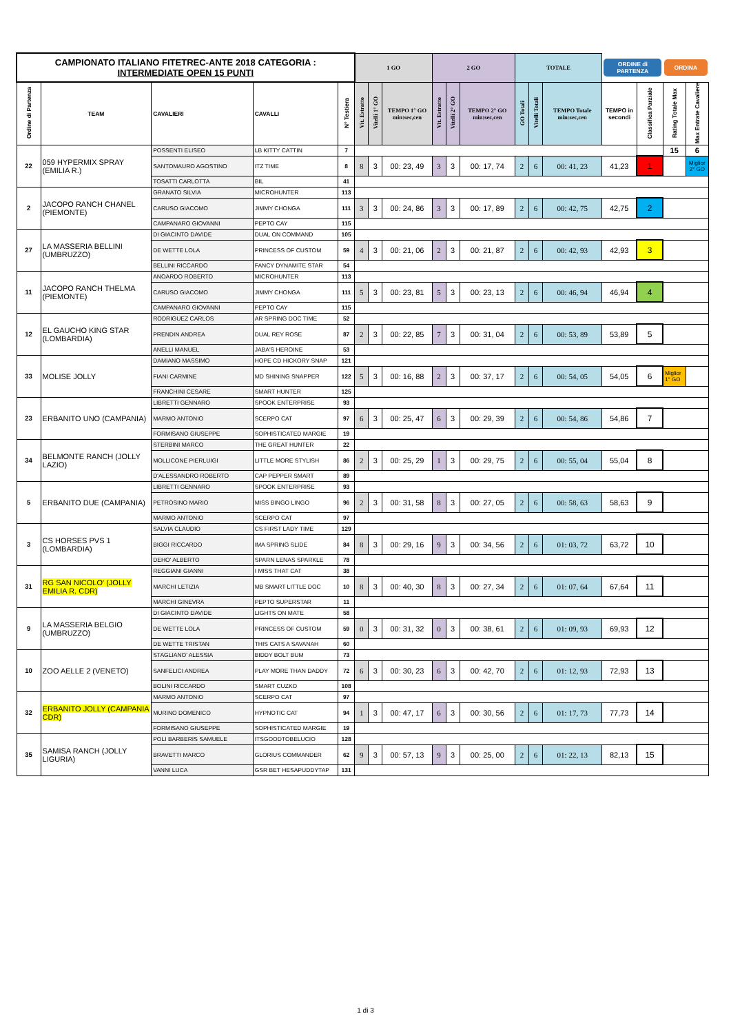| CAMPIONATO ITALIANO FITETREC-ANTE 2018 CATEGORIA : INTERMEDIATE OPEN 15 PUNTI | | | | | 1 GO | | | 2 GO | | | TOTALE | | | ORDINE di PARTENZA | | ORDINA | |
| Ordine di Partenza | TEAM | CAVALIERI | CAVALLI | N° Testiera | Vit. Estratto | Vitelli 1° GO | TEMPO 1° GO min:sec,cen | Vit. Estratto | Vitelli 2° GO | TEMPO 2° GO min:sec,cen | GO Totali | Vitelli Totali | TEMPO Totale min:sec,cen | TEMPO in secondi | Classifica Parziale | Rating Totale Max | Max Entrate Cavaliere |
| 22 | 059 HYPERMIX SPRAY (EMILIA R.) | POSSENTI ELISEO | LB KITTY CATTIN | 7 | | | | | | | | | | | | 15 | 6 |
| | | SANTOMAURO AGOSTINO | ITZ TIME | 8 | 8 | 3 | 00: 23, 49 | 3 | 3 | 00: 17, 74 | 2 | 6 | 00: 41, 23 | 41,23 | 1 | | Miglior 2° GO |
| | | TOSATTI CARLOTTA | BIL | 41 | | | | | | | | | | | | | |
| 2 | JACOPO RANCH CHANEL (PIEMONTE) | GRANATO SILVIA | MICROHUNTER | 113 | | | | | | | | | | | | | |
| | | CARUSO GIACOMO | JIMMY CHONGA | 111 | 3 | 3 | 00: 24, 86 | 3 | 3 | 00: 17, 89 | 2 | 6 | 00: 42, 75 | 42,75 | 2 | | |
| | | CAMPANARO GIOVANNI | PEPTO CAY | 115 | | | | | | | | | | | | | |
| 27 | LA MASSERIA BELLINI (UMBRUZZO) | DI GIACINTO DAVIDE | DUAL ON COMMAND | 105 | | | | | | | | | | | | | |
| | | DE WETTE LOLA | PRINCESS OF CUSTOM | 59 | 4 | 3 | 00: 21, 06 | 2 | 3 | 00: 21, 87 | 2 | 6 | 00: 42, 93 | 42,93 | 3 | | |
| | | BELLINI RICCARDO | FANCY DYNAMITE STAR | 54 | | | | | | | | | | | | | |
| 11 | JACOPO RANCH THELMA (PIEMONTE) | ANOARDO ROBERTO | MICROHUNTER | 113 | | | | | | | | | | | | | |
| | | CARUSO GIACOMO | JIMMY CHONGA | 111 | 5 | 3 | 00: 23, 81 | 5 | 3 | 00: 23, 13 | 2 | 6 | 00: 46, 94 | 46,94 | 4 | | |
| | | CAMPANARO GIOVANNI | PEPTO CAY | 115 | | | | | | | | | | | | | |
| 12 | EL GAUCHO KING STAR (LOMBARDIA) | RODRIGUEZ CARLOS | AR SPRING DOC TIME | 52 | | | | | | | | | | | | | |
| | | PRENDIN ANDREA | DUAL REY ROSE | 87 | 2 | 3 | 00: 22, 85 | 7 | 3 | 00: 31, 04 | 2 | 6 | 00: 53, 89 | 53,89 | 5 | | |
| | | ANELLI MANUEL | JABA'S HEROINE | 53 | | | | | | | | | | | | | |
| 33 | MOLISE JOLLY | DAMIANO MASSIMO | HOPE CD HICKORY SNAP | 121 | | | | | | | | | | | | | |
| | | FIANI CARMINE | MD SHINING SNAPPER | 122 | 5 | 3 | 00: 16, 88 | 2 | 3 | 00: 37, 17 | 2 | 6 | 00: 54, 05 | 54,05 | 6 | Miglior 1° GO | |
| | | FRANCHINI CESARE | SMART HUNTER | 125 | | | | | | | | | | | | | |
| 23 | ERBANITO UNO (CAMPANIA) | LIBRETTI GENNARO | SPOOK ENTERPRISE | 93 | | | | | | | | | | | | | |
| | | MARMO ANTONIO | SCERPO CAT | 97 | 6 | 3 | 00: 25, 47 | 6 | 3 | 00: 29, 39 | 2 | 6 | 00: 54, 86 | 54,86 | 7 | | |
| | | FORMISANO GIUSEPPE | SOPHISTICATED MARGIE | 19 | | | | | | | | | | | | | |
| 34 | BELMONTE RANCH (JOLLY LAZIO) | STERBINI MARCO | THE GREAT HUNTER | 22 | | | | | | | | | | | | | |
| | | MOLLICONE PIERLUIGI | LITTLE MORE STYLISH | 86 | 2 | 3 | 00: 25, 29 | 1 | 3 | 00: 29, 75 | 2 | 6 | 00: 55, 04 | 55,04 | 8 | | |
| | | D'ALESSANDRO ROBERTO | CAP PEPPER SMART | 89 | | | | | | | | | | | | | |
| 5 | ERBANITO DUE (CAMPANIA) | LIBRETTI GENNARO | SPOOK ENTERPRISE | 93 | | | | | | | | | | | | | |
| | | PETROSINO MARIO | MISS BINGO LINGO | 96 | 2 | 3 | 00: 31, 58 | 8 | 3 | 00: 27, 05 | 2 | 6 | 00: 58, 63 | 58,63 | 9 | | |
| | | MARMO ANTONIO | SCERPO CAT | 97 | | | | | | | | | | | | | |
| 3 | CS HORSES PVS 1 (LOMBARDIA) | SALVIA CLAUDIO | CS FIRST LADY TIME | 129 | | | | | | | | | | | | | |
| | | BIGGI RICCARDO | IMA SPRING SLIDE | 84 | 8 | 3 | 00: 29, 16 | 9 | 3 | 00: 34, 56 | 2 | 6 | 01: 03, 72 | 63,72 | 10 | | |
| | | DEHO' ALBERTO | SPARN LENAS SPARKLE | 78 | | | | | | | | | | | | | |
| 31 | RG SAN NICOLO' (JOLLY EMILIA R. CDR) | REGGIANI GIANNI | I MISS THAT CAT | 38 | | | | | | | | | | | | | |
| | | MARCHI LETIZIA | MB SMART LITTLE DOC | 10 | 8 | 3 | 00: 40, 30 | 8 | 3 | 00: 27, 34 | 2 | 6 | 01: 07, 64 | 67,64 | 11 | | |
| | | MARCHI GINEVRA | PEPTO SUPERSTAR | 11 | | | | | | | | | | | | | |
| 9 | LA MASSERIA BELGIO (UMBRUZZO) | DI GIACINTO DAVIDE | LIGHTS ON MATE | 58 | | | | | | | | | | | | | |
| | | DE WETTE LOLA | PRINCESS OF CUSTOM | 59 | 0 | 3 | 00: 31, 32 | 0 | 3 | 00: 38, 61 | 2 | 6 | 01: 09, 93 | 69,93 | 12 | | |
| | | DE WETTE TRISTAN | THIS CATS A SAVANAH | 60 | | | | | | | | | | | | | |
| 10 | ZOO AELLE 2 (VENETO) | STAGLIANO' ALESSIA | BIDDY BOLT BUM | 73 | | | | | | | | | | | | | |
| | | SANFELICI ANDREA | PLAY MORE THAN DADDY | 72 | 6 | 3 | 00: 30, 23 | 6 | 3 | 00: 42, 70 | 2 | 6 | 01: 12, 93 | 72,93 | 13 | | |
| | | BOLINI RICCARDO | SMART CUZKO | 108 | | | | | | | | | | | | | |
| 32 | ERBANITO JOLLY (CAMPANIA CDR) | MARMO ANTONIO | SCERPO CAT | 97 | | | | | | | | | | | | | |
| | | MURINO DOMENICO | HYPNOTIC CAT | 94 | 1 | 3 | 00: 47, 17 | 6 | 3 | 00: 30, 56 | 2 | 6 | 01: 17, 73 | 77,73 | 14 | | |
| | | FORMISANO GIUSEPPE | SOPHISTICATED MARGIE | 19 | | | | | | | | | | | | | |
| 35 | SAMISA RANCH (JOLLY LIGURIA) | POLI BARBERIS SAMUELE | ITSGOODTOBELUCIO | 128 | | | | | | | | | | | | | |
| | | BRAVETTI MARCO | GLORIUS COMMANDER | 62 | 9 | 3 | 00: 57, 13 | 9 | 3 | 00: 25, 00 | 2 | 6 | 01: 22, 13 | 82,13 | 15 | | |
| | | VANNI LUCA | GSR BET HESAPUDDYTAP | 131 | | | | | | | | | | | | | |
1 di 3